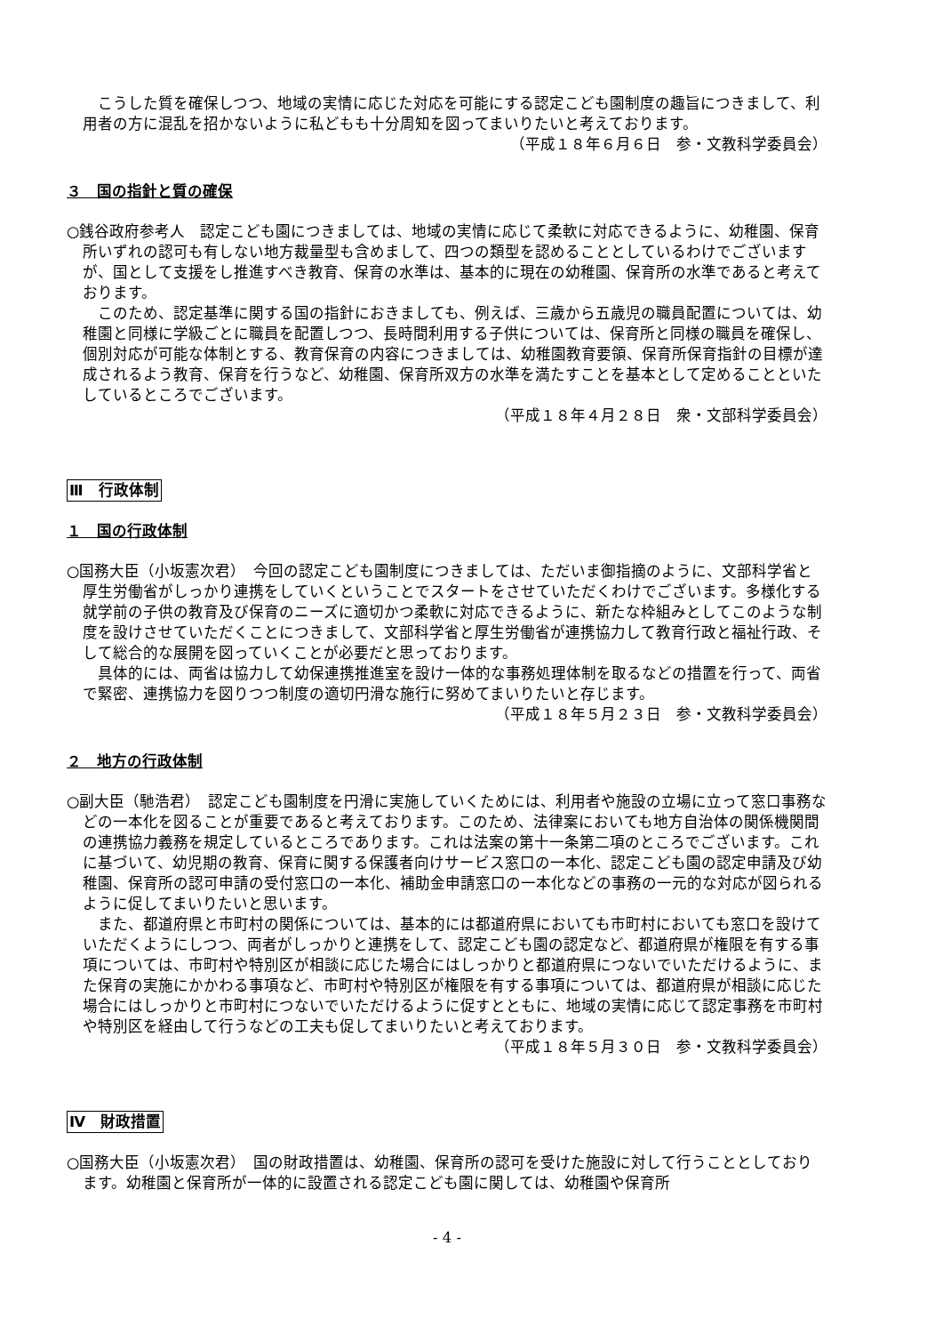こうした質を確保しつつ、地域の実情に応じた対応を可能にする認定こども園制度の趣旨につきまして、利用者の方に混乱を招かないように私どもも十分周知を図ってまいりたいと考えております。
（平成１８年６月６日　参・文教科学委員会）
３　国の指針と質の確保
○銭谷政府参考人　認定こども園につきましては、地域の実情に応じて柔軟に対応できるように、幼稚園、保育所いずれの認可も有しない地方裁量型も含めまして、四つの類型を認めることとしているわけでございますが、国として支援をし推進すべき教育、保育の水準は、基本的に現在の幼稚園、保育所の水準であると考えております。
このため、認定基準に関する国の指針におきましても、例えば、三歳から五歳児の職員配置については、幼稚園と同様に学級ごとに職員を配置しつつ、長時間利用する子供については、保育所と同様の職員を確保し、個別対応が可能な体制とする、教育保育の内容につきましては、幼稚園教育要領、保育所保育指針の目標が達成されるよう教育、保育を行うなど、幼稚園、保育所双方の水準を満たすことを基本として定めることといたしているところでございます。
（平成１８年４月２８日　衆・文部科学委員会）
Ⅲ　行政体制
１　国の行政体制
○国務大臣（小坂憲次君）　今回の認定こども園制度につきましては、ただいま御指摘のように、文部科学省と厚生労働省がしっかり連携をしていくということでスタートをさせていただくわけでございます。多様化する就学前の子供の教育及び保育のニーズに適切かつ柔軟に対応できるように、新たな枠組みとしてこのような制度を設けさせていただくことにつきまして、文部科学省と厚生労働省が連携協力して教育行政と福祉行政、そして総合的な展開を図っていくことが必要だと思っております。
具体的には、両省は協力して幼保連携推進室を設け一体的な事務処理体制を取るなどの措置を行って、両省で緊密、連携協力を図りつつ制度の適切円滑な施行に努めてまいりたいと存じます。
（平成１８年５月２３日　参・文教科学委員会）
２　地方の行政体制
○副大臣（馳浩君）　認定こども園制度を円滑に実施していくためには、利用者や施設の立場に立って窓口事務などの一本化を図ることが重要であると考えております。このため、法律案においても地方自治体の関係機関間の連携協力義務を規定しているところであります。これは法案の第十一条第二項のところでございます。これに基づいて、幼児期の教育、保育に関する保護者向けサービス窓口の一本化、認定こども園の認定申請及び幼稚園、保育所の認可申請の受付窓口の一本化、補助金申請窓口の一本化などの事務の一元的な対応が図られるように促してまいりたいと思います。
また、都道府県と市町村の関係については、基本的には都道府県においても市町村においても窓口を設けていただくようにしつつ、両者がしっかりと連携をして、認定こども園の認定など、都道府県が権限を有する事項については、市町村や特別区が相談に応じた場合にはしっかりと都道府県につないでいただけるように、また保育の実施にかかわる事項など、市町村や特別区が権限を有する事項については、都道府県が相談に応じた場合にはしっかりと市町村につないでいただけるように促すとともに、地域の実情に応じて認定事務を市町村や特別区を経由して行うなどの工夫も促してまいりたいと考えております。
（平成１８年５月３０日　参・文教科学委員会）
Ⅳ　財政措置
○国務大臣（小坂憲次君）　国の財政措置は、幼稚園、保育所の認可を受けた施設に対して行うこととしております。幼稚園と保育所が一体的に設置される認定こども園に関しては、幼稚園や保育所
- 4 -